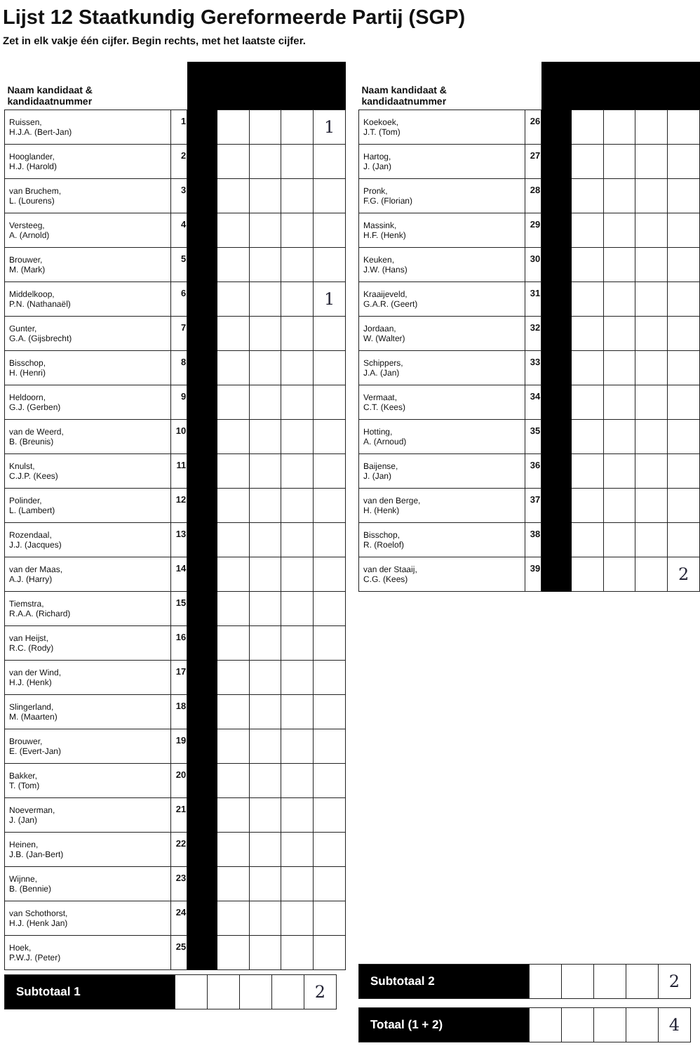Lijst 12 Staatkundig Gereformeerde Partij (SGP)
Zet in elk vakje één cijfer. Begin rechts, met het laatste cijfer.
| Naam kandidaat & kandidaatnummer | | | | | | |
| --- | --- | --- | --- | --- | --- | --- |
| Ruissen, H.J.A. (Bert-Jan) | 1 | | | | | 1 |
| Hooglander, H.J. (Harold) | 2 | | | | | |
| van Bruchem, L. (Lourens) | 3 | | | | | |
| Versteeg, A. (Arnold) | 4 | | | | | |
| Brouwer, M. (Mark) | 5 | | | | | |
| Middelkoop, P.N. (Nathanaël) | 6 | | | | | 1 |
| Gunter, G.A. (Gijsbrecht) | 7 | | | | | |
| Bisschop, H. (Henri) | 8 | | | | | |
| Heldoorn, G.J. (Gerben) | 9 | | | | | |
| van de Weerd, B. (Breunis) | 10 | | | | | |
| Knulst, C.J.P. (Kees) | 11 | | | | | |
| Polinder, L. (Lambert) | 12 | | | | | |
| Rozendaal, J.J. (Jacques) | 13 | | | | | |
| van der Maas, A.J. (Harry) | 14 | | | | | |
| Tiemstra, R.A.A. (Richard) | 15 | | | | | |
| van Heijst, R.C. (Rody) | 16 | | | | | |
| van der Wind, H.J. (Henk) | 17 | | | | | |
| Slingerland, M. (Maarten) | 18 | | | | | |
| Brouwer, E. (Evert-Jan) | 19 | | | | | |
| Bakker, T. (Tom) | 20 | | | | | |
| Noeverman, J. (Jan) | 21 | | | | | |
| Heinen, J.B. (Jan-Bert) | 22 | | | | | |
| Wijnne, B. (Bennie) | 23 | | | | | |
| van Schothorst, H.J. (Henk Jan) | 24 | | | | | |
| Hoek, P.W.J. (Peter) | 25 | | | | | |
| Subtotaal 1 | | | | | 2 |
| Naam kandidaat & kandidaatnummer | | | | | | |
| --- | --- | --- | --- | --- | --- | --- |
| Koekoek, J.T. (Tom) | 26 | | | | | |
| Hartog, J. (Jan) | 27 | | | | | |
| Pronk, F.G. (Florian) | 28 | | | | | |
| Massink, H.F. (Henk) | 29 | | | | | |
| Keuken, J.W. (Hans) | 30 | | | | | |
| Kraaijeveld, G.A.R. (Geert) | 31 | | | | | |
| Jordaan, W. (Walter) | 32 | | | | | |
| Schippers, J.A. (Jan) | 33 | | | | | |
| Vermaat, C.T. (Kees) | 34 | | | | | |
| Hotting, A. (Arnoud) | 35 | | | | | |
| Baijense, J. (Jan) | 36 | | | | | |
| van den Berge, H. (Henk) | 37 | | | | | |
| Bisschop, R. (Roelof) | 38 | | | | | |
| van der Staaij, C.G. (Kees) | 39 | | | | | 2 |
| Subtotaal 2 | | | | | 2 |
| Totaal (1 + 2) | | | | | 4 |